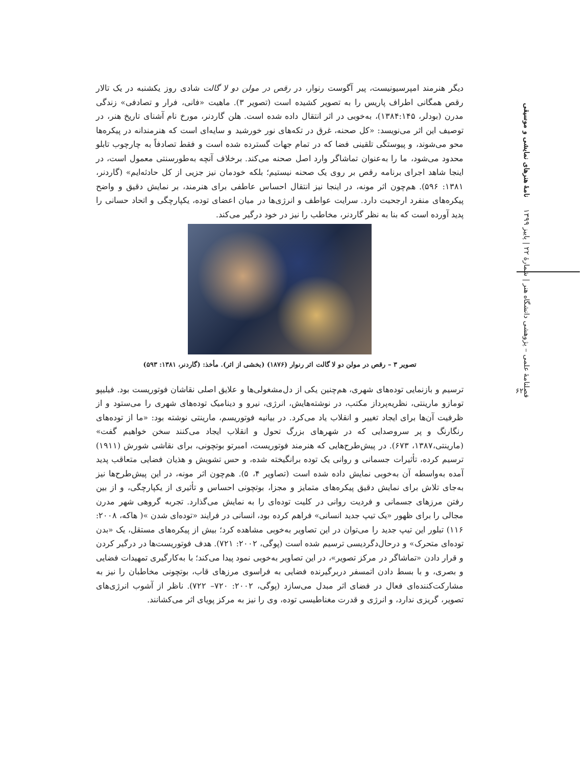فصلنامۀ علمی – پژوهشی دانشگاه هنر | شمارۀ ۲۲ | پاییز ۱۳۹۹ نامۀ هنرهای نمایشی و موسیقی
۶۲
دیگر هنرمند امپرسیونیست، پیر آگوست رنوار، در رقص در مولن دو لا گالت شادی روز یکشنبه در یک تالار رقص همگانی اطراف پاریس را به تصویر کشیده است (تصویر ۳). ماهیت «فانی، فرار و تصادفی» زندگی مدرن (بودلر، ۱۳۸۴:۱۴۵)، به‌خوبی در اثر انتقال داده شده است. هلن گاردنر، مورخ نام آشنای تاریخ هنر، در توصیف این اثر می‌نویسد: «کل صحنه، غرق در تکه‌های نور خورشید و سایه‌ای است که هنرمندانه در پیکره‌ها محو می‌شوند، و پیوستگی تلقینی فضا که در تمام جهات گسترده شده است و فقط تصادفاً به چارچوب تابلو محدود می‌شود، ما را به‌عنوان تماشاگر وارد اصل صحنه می‌کند. برخلاف آنچه به‌طورسنتی معمول است، در اینجا شاهد اجرای برنامه رقص بر روی یک صحنه نیستیم؛ بلکه خودمان نیز جزیی از کل حادثه‌ایم» (گاردنر، ۱۳۸۱: ۵۹۶). هم‌چون اثر مونه، در اینجا نیز انتقال احساس عاطفی برای هنرمند، بر نمایش دقیق و واضح پیکره‌های منفرد ارجحیت دارد. سرایت عواطف و انرژی‌ها در میان اعضای توده، یکپارچگی و اتحاد حسانی را پدید آورده است که بنا به نظر گاردنر، مخاطب را نیز در خود درگیر می‌کند.
تصویر ۳ – رقص در مولن دو لا گالت اثر رنوار (۱۸۷۶) (بخشی از اثر). مأخذ: (گاردنر، ۱۳۸۱: ۵۹۳)
ترسیم و بازنمایی توده‌های شهری، هم‌چنین یکی از دل‌مشغولی‌ها و علایق اصلی نقاشان فوتوریست بود. فیلیپو تومازو مارینتی، نظریه‌پرداز مکتب، در نوشته‌هایش، انرژی، نیرو و دینامیک توده‌های شهری را می‌ستود و از ظرفیت آن‌ها برای ایجاد تغییر و انقلاب یاد می‌کرد. در بیانیه فوتوریسم، مارینتی نوشته بود: «ما از توده‌های رنگارنگ و پر سروصدایی که در شهرهای بزرگ تحول و انقلاب ایجاد می‌کنند سخن خواهیم گفت» (مارینتی،۱۳۸۷، ۶۷۳). در پیش‌طرح‌هایی که هنرمند فوتوریست، امبرتو بوتچونی، برای نقاشی شورش (۱۹۱۱) ترسیم کرده، تأثیرات جسمانی و روانی یک توده برانگیخته شده، و حس تشویش و هذیان فضایی متعاقب پدید آمده به‌واسطه آن به‌خوبی نمایش داده شده است (تصاویر ۴، ۵). هم‌چون اثر مونه، در این پیش‌طرح‌ها نیز به‌جای تلاش برای نمایش دقیق پیکره‌های متمایز و مجزا، بوتچونی احساس و تأثیری از یکپارچگی، و از بین رفتن مرزهای جسمانی و فردیت روانی در کلیت توده‌ای را به نمایش می‌گذارد. تجربه گروهی شهر مدرن مجالی را برای ظهور «یک تیپ جدید انسانی» فراهم کرده بود، انسانی در فرایند «توده‌ای شدن »( هاکه، ۲۰۰۸: ۱۱۶) تبلور این تیپ جدید را می‌توان در این تصاویر به‌خوبی مشاهده کرد؛ بیش از پیکره‌های مستقل، یک «بدن توده‌ای متحرک» و درحال‌دگردیسی ترسیم شده است (پوگی، ۲۰۰۲: ۷۲۱). هدف فوتوریست‌ها در درگیر کردن و قرار دادن «تماشاگر در مرکز تصویر»، در این تصاویر به‌خوبی نمود پیدا می‌کند؛ با به‌کارگیری تمهیدات فضایی و بصری، و با بسط دادن اتمسفر دربرگیرنده فضایی به فراسوی مرزهای قاب، بوتچونی مخاطبان را نیز به مشارکت‌کننده‌ای فعال در فضای اثر مبدل می‌سازد (پوگی، ۲۰۰۲: ۷۲۰– ۷۲۲). ناظر از آشوب انرژی‌های تصویر، گریزی ندارد، و انرژی و قدرت مغناطیسی توده، وی را نیز به مرکز پویای اثر می‌کشانند.